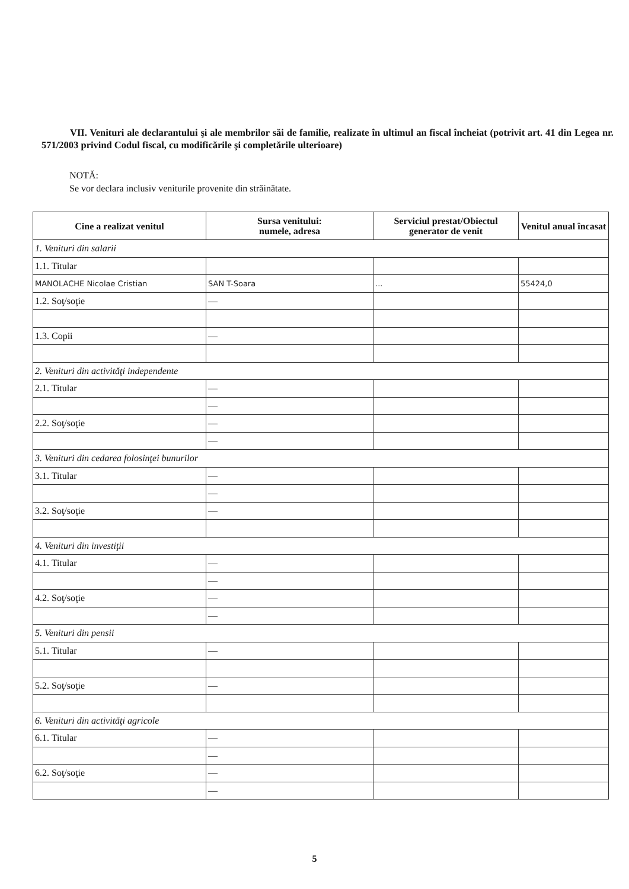VII. Venituri ale declarantului şi ale membrilor săi de familie, realizate în ultimul an fiscal încheiat (potrivit art. 41 din Legea nr. 571/2003 privind Codul fiscal, cu modificările şi completările ulterioare)
NOTĂ:
Se vor declara inclusiv veniturile provenite din străinătate.
| Cine a realizat venitul | Sursa venitului: numele, adresa | Serviciul prestat/Obiectul generator de venit | Venitul anual încasat |
| --- | --- | --- | --- |
| 1. Venituri din salarii | | | |
| 1.1. Titular | | | |
| MANOLACHE Nicolae Cristian | SAN T-Soara | ... | 55424,0 |
| 1.2. Soţ/soţie | — | | |
| 1.3. Copii | — | | |
| 2. Venituri din activităţi independente | | | |
| 2.1. Titular | — | | |
| | — | | |
| 2.2. Soţ/soţie | — | | |
| | — | | |
| 3. Venituri din cedarea folosinţei bunurilor | | | |
| 3.1. Titular | — | | |
| | — | | |
| 3.2. Soţ/soţie | — | | |
| 4. Venituri din investiţii | | | |
| 4.1. Titular | — | | |
| | — | | |
| 4.2. Soţ/soţie | — | | |
| | — | | |
| 5. Venituri din pensii | | | |
| 5.1. Titular | — | | |
| 5.2. Soţ/soţie | — | | |
| 6. Venituri din activităţi agricole | | | |
| 6.1. Titular | — | | |
| | — | | |
| 6.2. Soţ/soţie | — | | |
| | — | | |
5